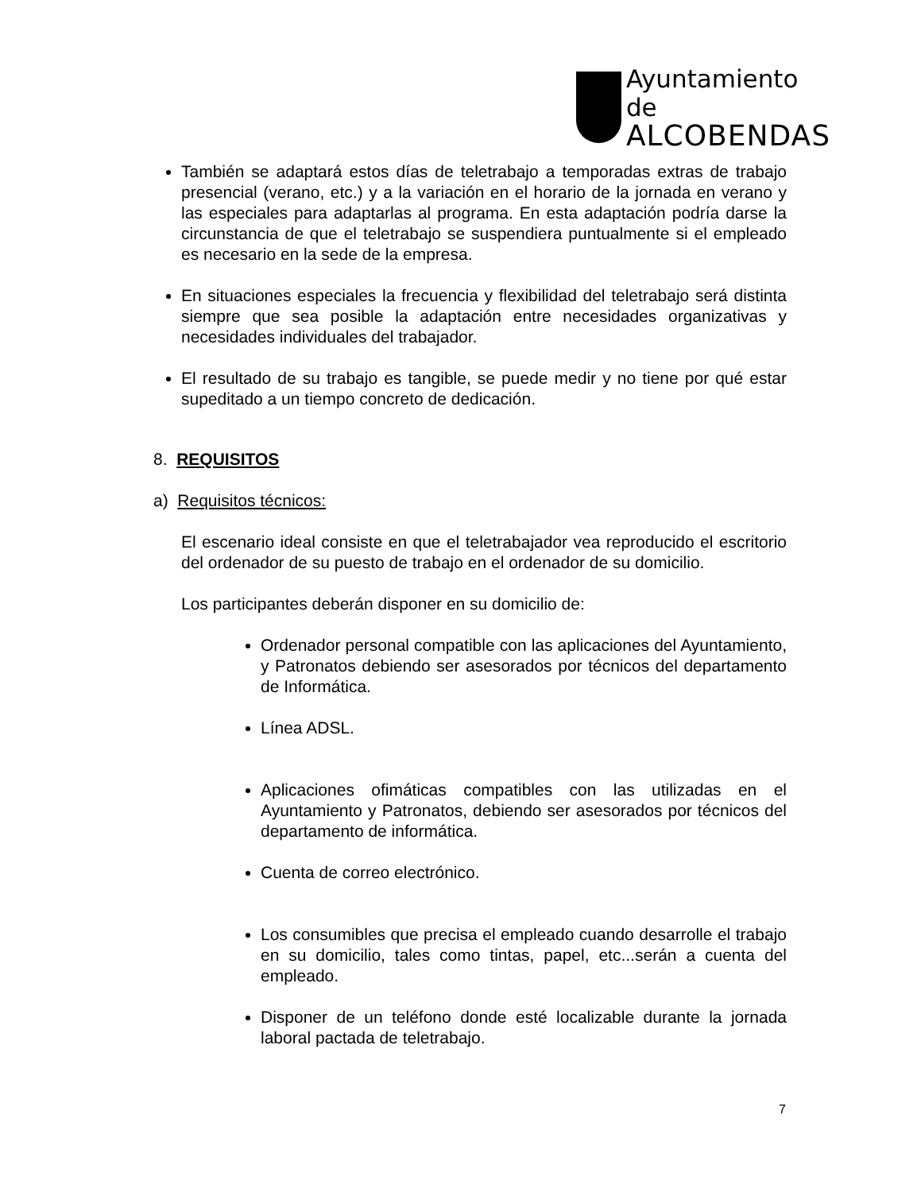Ayuntamiento de
ALCOBENDAS
También se adaptará estos días de teletrabajo a temporadas extras de trabajo presencial (verano, etc.) y a la variación en el horario de la jornada en verano y las especiales para adaptarlas al programa. En esta adaptación podría darse la circunstancia de que el teletrabajo se suspendiera puntualmente si el empleado es necesario en la sede de la empresa.
En situaciones especiales la frecuencia y flexibilidad del teletrabajo será distinta siempre que sea posible la adaptación entre necesidades organizativas y necesidades individuales del trabajador.
El resultado de su trabajo es tangible, se puede medir y no tiene por qué estar supeditado a un tiempo concreto de dedicación.
8. REQUISITOS
a) Requisitos técnicos:
El escenario ideal consiste en que el teletrabajador vea reproducido el escritorio del ordenador de su puesto de trabajo en el ordenador de su domicilio.
Los participantes deberán disponer en su domicilio de:
Ordenador personal compatible con las aplicaciones del Ayuntamiento, y Patronatos debiendo ser asesorados por técnicos del departamento de Informática.
Línea ADSL.
Aplicaciones ofimáticas compatibles con las utilizadas en el Ayuntamiento y Patronatos, debiendo ser asesorados por técnicos del departamento de informática.
Cuenta de correo electrónico.
Los consumibles que precisa el empleado cuando desarrolle el trabajo en su domicilio, tales como tintas, papel, etc...serán a cuenta del empleado.
Disponer de un teléfono donde esté localizable durante la jornada laboral pactada de teletrabajo.
7